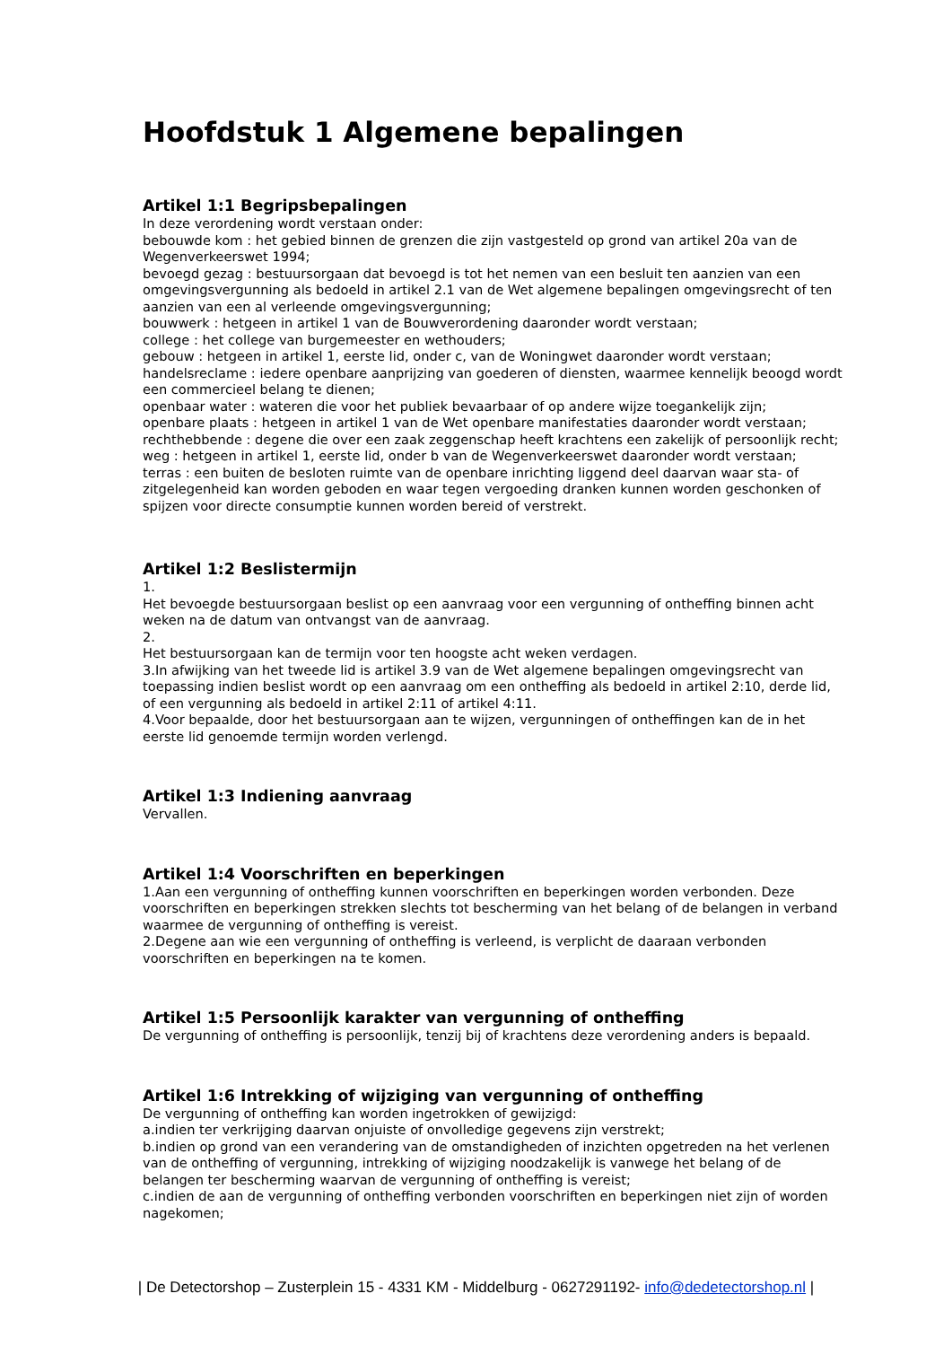Hoofdstuk 1 Algemene bepalingen
Artikel 1:1 Begripsbepalingen
In deze verordening wordt verstaan onder:
bebouwde kom : het gebied binnen de grenzen die zijn vastgesteld op grond van artikel 20a van de Wegenverkeerswet 1994;
bevoegd gezag : bestuursorgaan dat bevoegd is tot het nemen van een besluit ten aanzien van een omgevingsvergunning als bedoeld in artikel 2.1 van de Wet algemene bepalingen omgevingsrecht of ten aanzien van een al verleende omgevingsvergunning;
bouwwerk : hetgeen in artikel 1 van de Bouwverordening daaronder wordt verstaan;
college : het college van burgemeester en wethouders;
gebouw : hetgeen in artikel 1, eerste lid, onder c, van de Woningwet daaronder wordt verstaan;
handelsreclame : iedere openbare aanprijzing van goederen of diensten, waarmee kennelijk beoogd wordt een commercieel belang te dienen;
openbaar water : wateren die voor het publiek bevaarbaar of op andere wijze toegankelijk zijn;
openbare plaats : hetgeen in artikel 1 van de Wet openbare manifestaties daaronder wordt verstaan;
rechthebbende : degene die over een zaak zeggenschap heeft krachtens een zakelijk of persoonlijk recht;
weg : hetgeen in artikel 1, eerste lid, onder b van de Wegenverkeerswet daaronder wordt verstaan;
terras : een buiten de besloten ruimte van de openbare inrichting liggend deel daarvan waar sta- of zitgelegenheid kan worden geboden en waar tegen vergoeding dranken kunnen worden geschonken of spijzen voor directe consumptie kunnen worden bereid of verstrekt.
Artikel 1:2 Beslistermijn
1.
Het bevoegde bestuursorgaan beslist op een aanvraag voor een vergunning of ontheffing binnen acht weken na de datum van ontvangst van de aanvraag.
2.
Het bestuursorgaan kan de termijn voor ten hoogste acht weken verdagen.
3.In afwijking van het tweede lid is artikel 3.9 van de Wet algemene bepalingen omgevingsrecht van toepassing indien beslist wordt op een aanvraag om een ontheffing als bedoeld in artikel 2:10, derde lid, of een vergunning als bedoeld in artikel 2:11 of artikel 4:11.
4.Voor bepaalde, door het bestuursorgaan aan te wijzen, vergunningen of ontheffingen kan de in het eerste lid genoemde termijn worden verlengd.
Artikel 1:3 Indiening aanvraag
Vervallen.
Artikel 1:4 Voorschriften en beperkingen
1.Aan een vergunning of ontheffing kunnen voorschriften en beperkingen worden verbonden. Deze voorschriften en beperkingen strekken slechts tot bescherming van het belang of de belangen in verband waarmee de vergunning of ontheffing is vereist.
2.Degene aan wie een vergunning of ontheffing is verleend, is verplicht de daaraan verbonden voorschriften en beperkingen na te komen.
Artikel 1:5 Persoonlijk karakter van vergunning of ontheffing
De vergunning of ontheffing is persoonlijk, tenzij bij of krachtens deze verordening anders is bepaald.
Artikel 1:6 Intrekking of wijziging van vergunning of ontheffing
De vergunning of ontheffing kan worden ingetrokken of gewijzigd:
a.indien ter verkrijging daarvan onjuiste of onvolledige gegevens zijn verstrekt;
b.indien op grond van een verandering van de omstandigheden of inzichten opgetreden na het verlenen van de ontheffing of vergunning, intrekking of wijziging noodzakelijk is vanwege het belang of de belangen ter bescherming waarvan de vergunning of ontheffing is vereist;
c.indien de aan de vergunning of ontheffing verbonden voorschriften en beperkingen niet zijn of worden nagekomen;
| De Detectorshop – Zusterplein 15 - 4331 KM - Middelburg - 0627291192- info@dedetectorshop.nl |